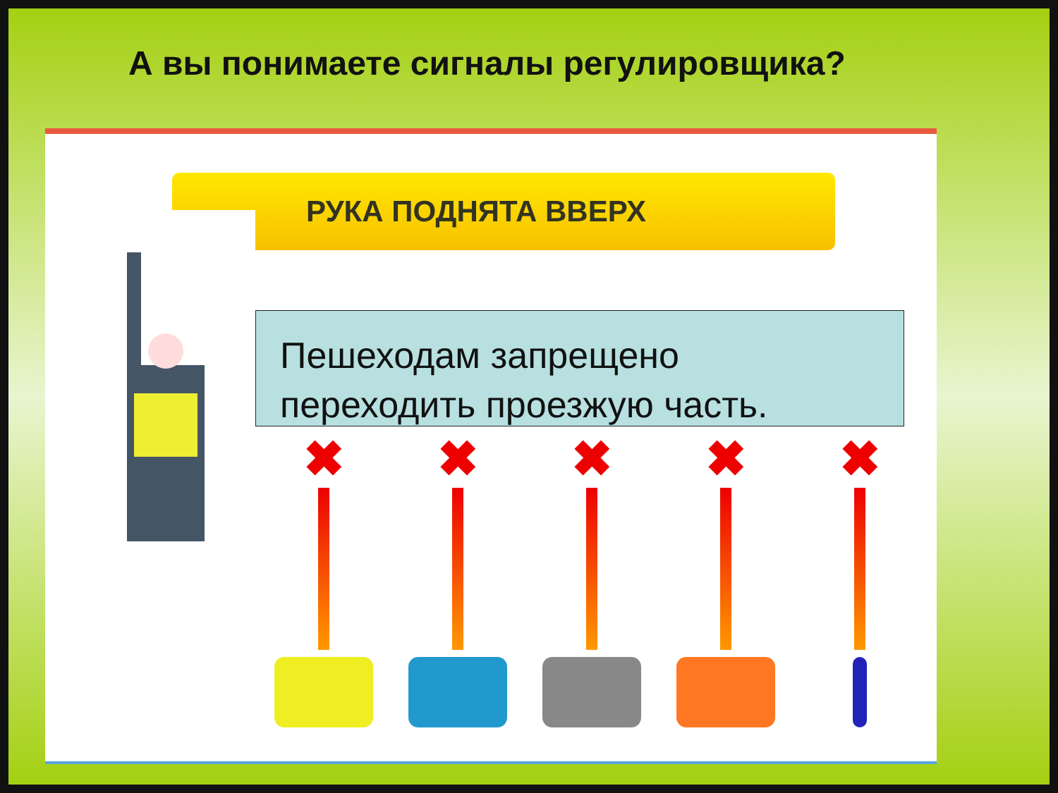А вы понимаете сигналы регулировщика?
РУКА ПОДНЯТА ВВЕРХ
Пешеходам запрещено переходить проезжую часть.
✖ ✖ ✖ ✖ ✖